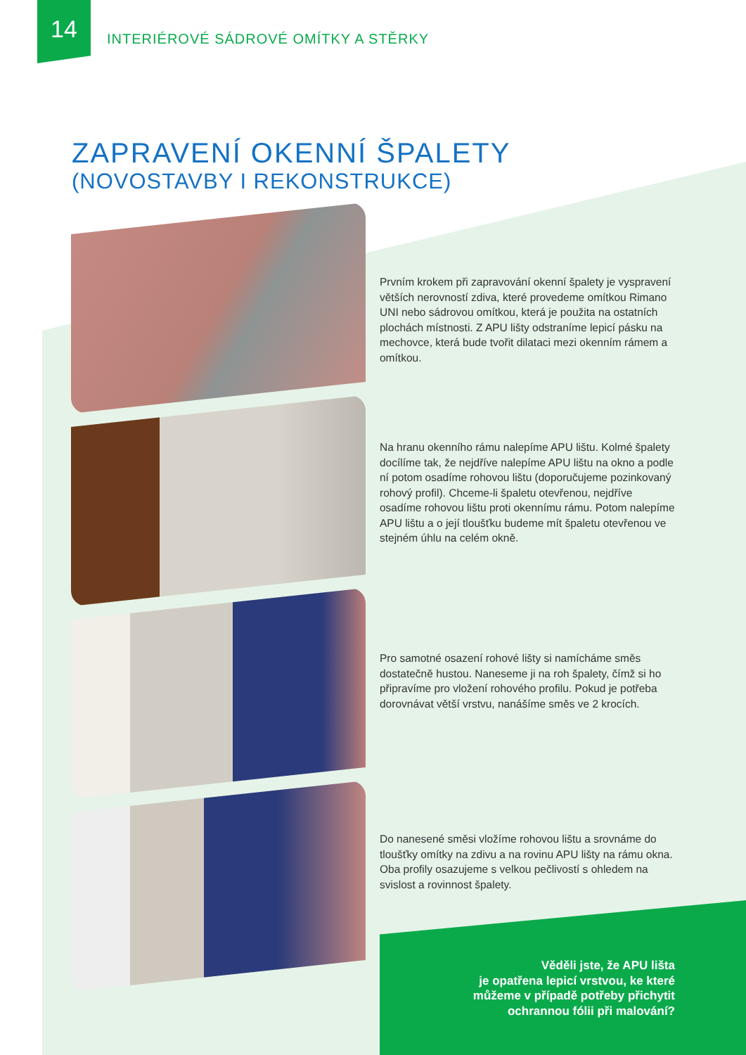14
INTERIÉROVÉ SÁDROVÉ OMÍTKY A STĚRKY
ZAPRAVENÍ OKENNÍ ŠPALETY
(NOVOSTAVBY I REKONSTRUKCE)
Prvním krokem při zapravování okenní špalety je vyspravení větších nerovností zdiva, které provedeme omítkou Rimano UNI nebo sádrovou omítkou, která je použita na ostatních plochách místnosti. Z APU lišty odstraníme lepicí pásku na mechovce, která bude tvořit dilataci mezi okenním rámem a omítkou.
Na hranu okenního rámu nalepíme APU lištu. Kolmé špalety docílíme tak, že nejdříve nalepíme APU lištu na okno a podle ní potom osadíme rohovou lištu (doporučujeme pozinkovaný rohový profil). Chceme-li špaletu otevřenou, nejdříve osadíme rohovou lištu proti okennímu rámu. Potom nalepíme APU lištu a o její tloušťku budeme mít špaletu otevřenou ve stejném úhlu na celém okně.
Pro samotné osazení rohové lišty si namícháme směs dostatečně hustou. Naneseme ji na roh špalety, čímž si ho připravíme pro vložení rohového profilu. Pokud je potřeba dorovnávat větší vrstvu, nanášíme směs ve 2 krocích.
Do nanesené směsi vložíme rohovou lištu a srovnáme do tloušťky omítky na zdivu a na rovinu APU lišty na rámu okna. Oba profily osazujeme s velkou pečlivostí s ohledem na svislost a rovinnost špalety.
Věděli jste, že APU lišta
je opatřena lepicí vrstvou, ke které
můžeme v případě potřeby přichytit
ochrannou fólii při malování?